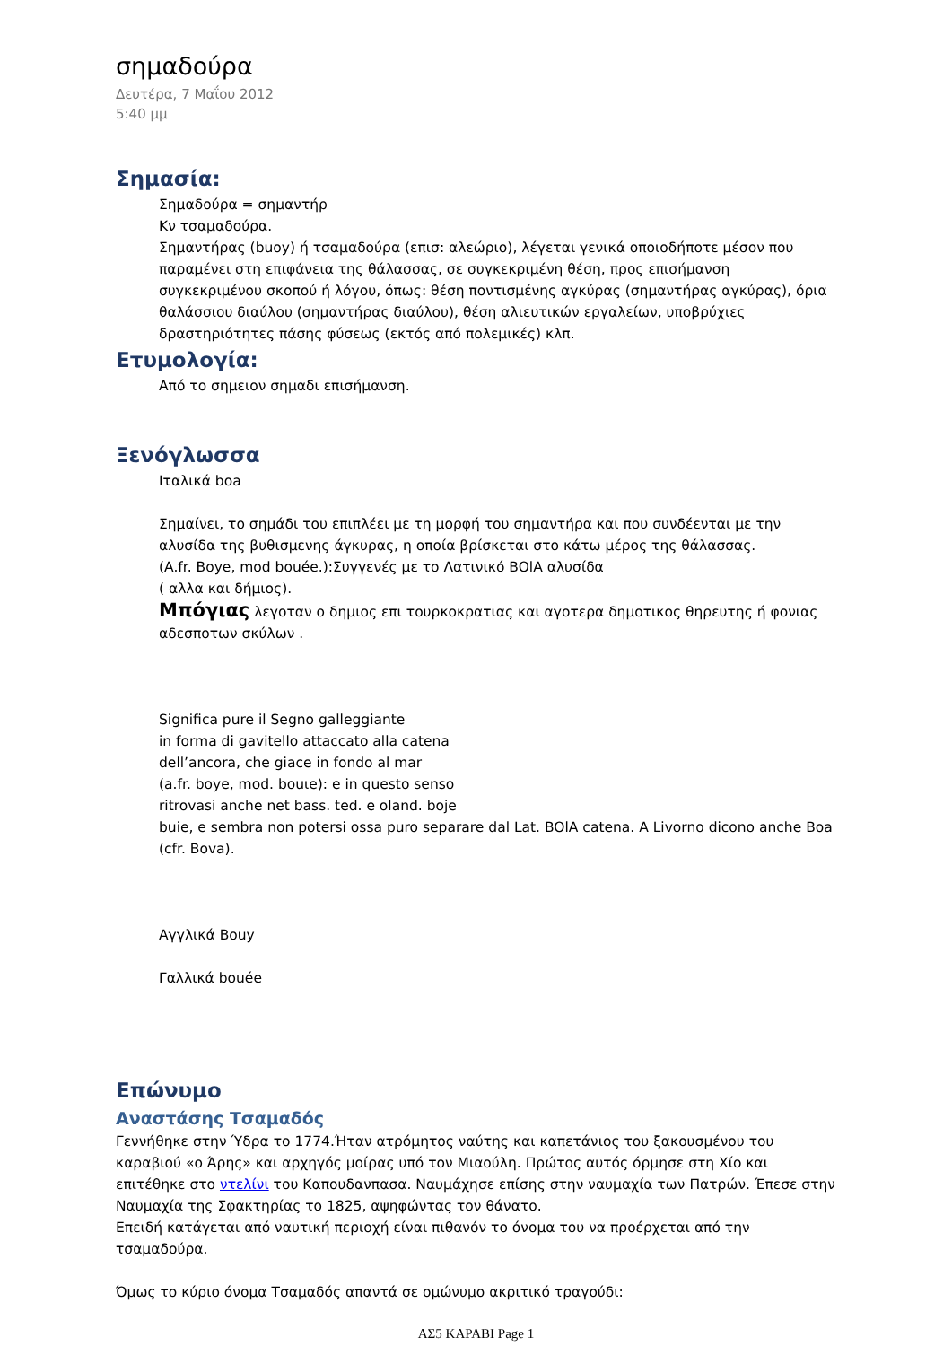σημαδούρα
Δευτέρα, 7 Μαΐου 2012
5:40 μμ
Σημασία:
Σημαδούρα = σημαντήρ
Κν τσαμαδούρα.
Σημαντήρας (buoy) ή τσαμαδούρα (επισ: αλεώριο), λέγεται γενικά οποιοδήποτε μέσον που παραμένει στη επιφάνεια της θάλασσας, σε συγκεκριμένη θέση, προς επισήμανση συγκεκριμένου σκοπού ή λόγου, όπως: θέση ποντισμένης αγκύρας (σημαντήρας αγκύρας), όρια θαλάσσιου διαύλου (σημαντήρας διαύλου), θέση αλιευτικών εργαλείων, υποβρύχιες δραστηριότητες πάσης φύσεως (εκτός από πολεμικές) κλπ.
Ετυμολογία:
Από το σημειον σημαδι επισήμανση.
Ξενόγλωσσα
Ιταλικά boa
Σημαίνει, το σημάδι του επιπλέει με τη μορφή του σημαντήρα και που συνδέενται με την αλυσίδα της βυθισμενης άγκυρας, η οποία βρίσκεται στο κάτω μέρος της θάλασσας.
(A.fr. Boye, mod bouée.):Συγγενές με το Λατινικό BOlA αλυσίδα
( αλλα και δήμιος).
Μπόγιας λεγοταν ο δημιος επι τουρκοκρατιας και αγοτερα δημοτικος θηρευτης ή φονιας αδεσποτων σκύλων .
Significa pure il Segno galleggiante
in forma di gavitello attaccato alla catena
dell’ancora, che giace in fondo al mar
(a.fr. boye, mod. bouιe): e in questo senso
ritrovasi anche net bass. ted. e oland. boje
buie, e sembra non potersi ossa puro separare dal Lat. BOlA catena. A Livorno dicono anche Boa (cfr. Bova).
Αγγλικά Bouy
Γαλλικά bouée
Επώνυμο
Αναστάσης Τσαμαδός
Γεννήθηκε στην Ύδρα το 1774.Ήταν ατρόμητος ναύτης και καπετάνιος του ξακουσμένου του καραβιού «ο Άρης» και αρχηγός μοίρας υπό τον Μιαούλη. Πρώτος αυτός όρμησε στη Χίο και επιτέθηκε στο ντελίνι του Καπουδανπασα. Ναυμάχησε επίσης στην ναυμαχία των Πατρών. Έπεσε στην Ναυμαχία της Σφακτηρίας το 1825, αψηφώντας τον θάνατο.
Επειδή κατάγεται από ναυτική περιοχή είναι πιθανόν το όνομα του να προέρχεται από την τσαμαδούρα.
Όμως το κύριο όνομα Τσαμαδός απαντά σε ομώνυμο ακριτικό τραγούδι:
ΑΣ5 ΚΑΡΑΒΙ Page 1